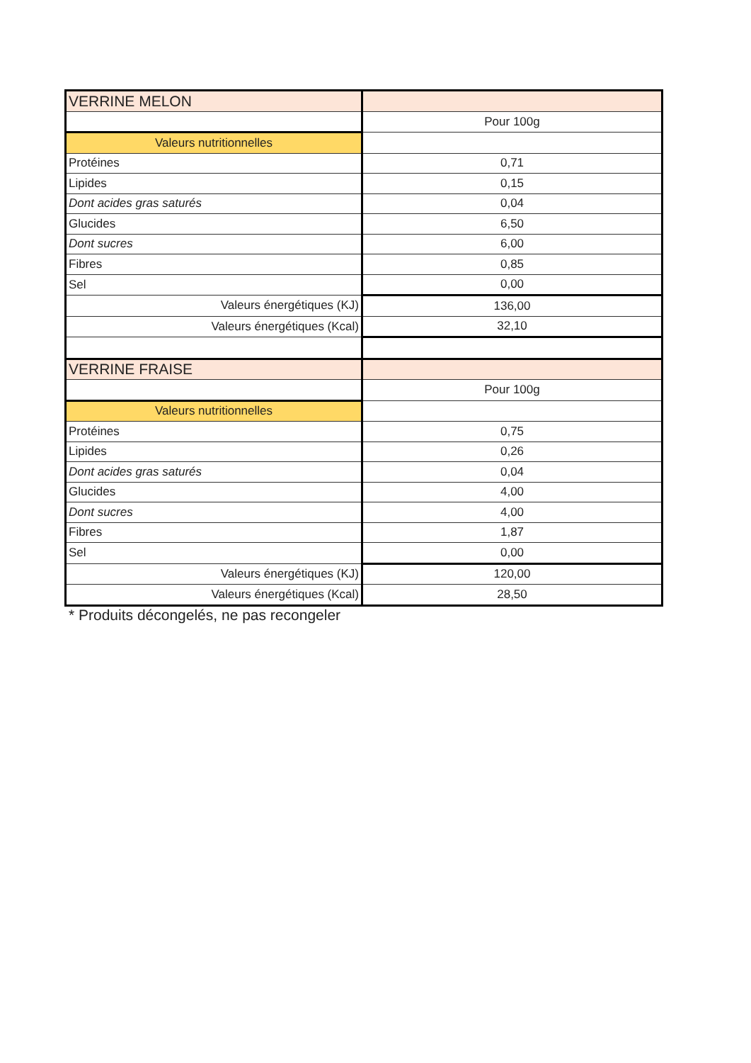| VERRINE MELON | |
| | Pour 100g |
| Valeurs nutritionnelles | |
| Protéines | 0,71 |
| Lipides | 0,15 |
| Dont acides gras saturés | 0,04 |
| Glucides | 6,50 |
| Dont sucres | 6,00 |
| Fibres | 0,85 |
| Sel | 0,00 |
| Valeurs énergétiques (KJ) | 136,00 |
| Valeurs énergétiques (Kcal) | 32,10 |
| VERRINE FRAISE | |
| | Pour 100g |
| Valeurs nutritionnelles | |
| Protéines | 0,75 |
| Lipides | 0,26 |
| Dont acides gras saturés | 0,04 |
| Glucides | 4,00 |
| Dont sucres | 4,00 |
| Fibres | 1,87 |
| Sel | 0,00 |
| Valeurs énergétiques (KJ) | 120,00 |
| Valeurs énergétiques (Kcal) | 28,50 |
* Produits décongelés, ne pas recongeler